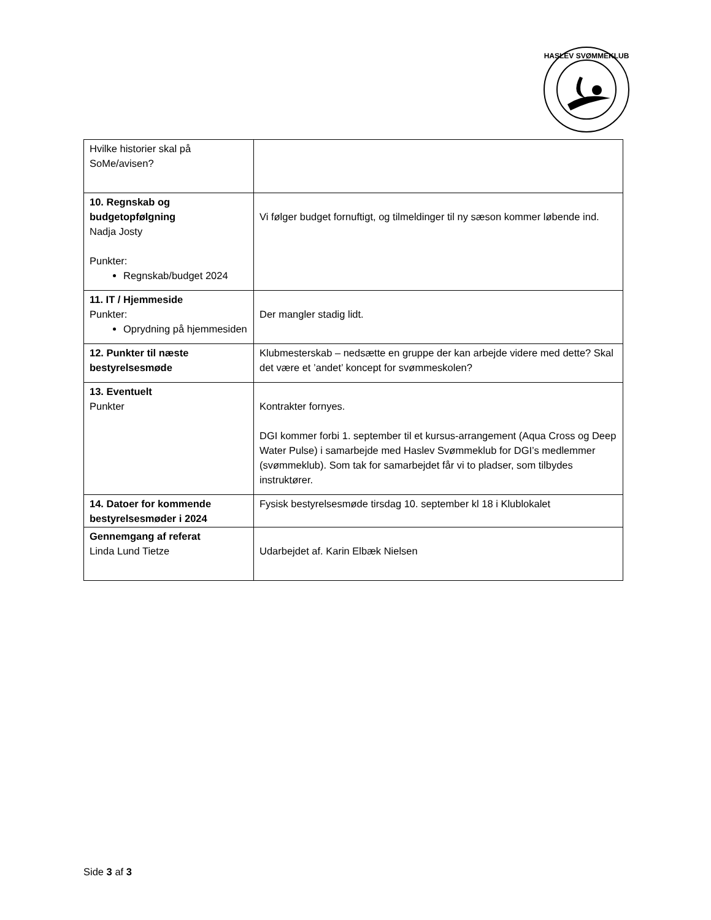HASLEV SVØMMEKLUB
| Hvilke historier skal på SoMe/avisen? | |
| 10. Regnskab og budgetopfølgning Nadja Josty Punkter: Regnskab/budget 2024 | Vi følger budget fornuftigt, og tilmeldinger til ny sæson kommer løbende ind. |
| 11. IT / Hjemmeside Punkter: Oprydning på hjemmesiden | Der mangler stadig lidt. |
| 12. Punkter til næste bestyrelsesmøde | Klubmesterskab – nedsætte en gruppe der kan arbejde videre med dette? Skal det være et ’andet’ koncept for svømmeskolen? |
| 13. Eventuelt Punkter | Kontrakter fornyes. DGI kommer forbi 1. september til et kursus-arrangement (Aqua Cross og Deep Water Pulse) i samarbejde med Haslev Svømmeklub for DGI’s medlemmer (svømmeklub). Som tak for samarbejdet får vi to pladser, som tilbydes instruktører. |
| 14. Datoer for kommende bestyrelsesmøder i 2024 | Fysisk bestyrelsesmøde tirsdag 10. september kl 18 i Klublokalet |
| Gennemgang af referat Linda Lund Tietze | Udarbejdet af. Karin Elbæk Nielsen |
Side 3 af 3